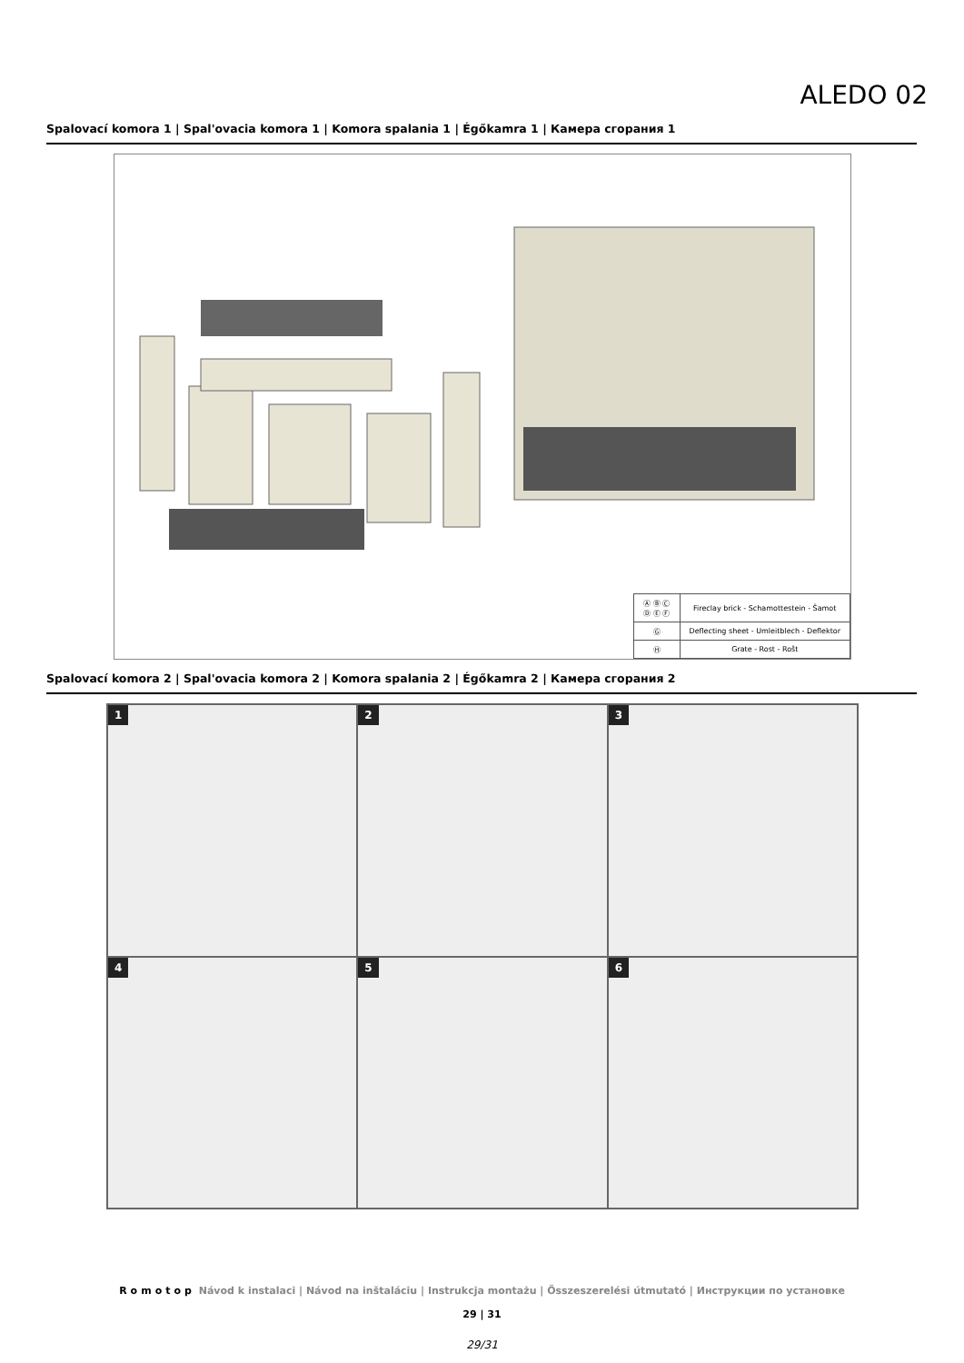ALEDO 02
Spalovací komora 1 | Spal'ovacia komora 1 | Komora spalania 1 | Égőkamra 1 | Камера сгорания 1
| Ⓐ Ⓑ Ⓒ Ⓓ Ⓔ Ⓕ | Fireclay brick - Schamottestein - Šamot |
| Ⓖ | Deflecting sheet - Umleitblech - Deflektor |
| Ⓗ | Grate - Rost - Rošt |
Spalovací komora 2 | Spal'ovacia komora 2 | Komora spalania 2 | Égőkamra 2 | Камера сгорания 2
1
2
3
4
5
6
Romotop Návod k instalaci | Návod na inštaláciu | Instrukcja montażu | Összeszerelési útmutató | Инструкции по установке
29 | 31
29/31